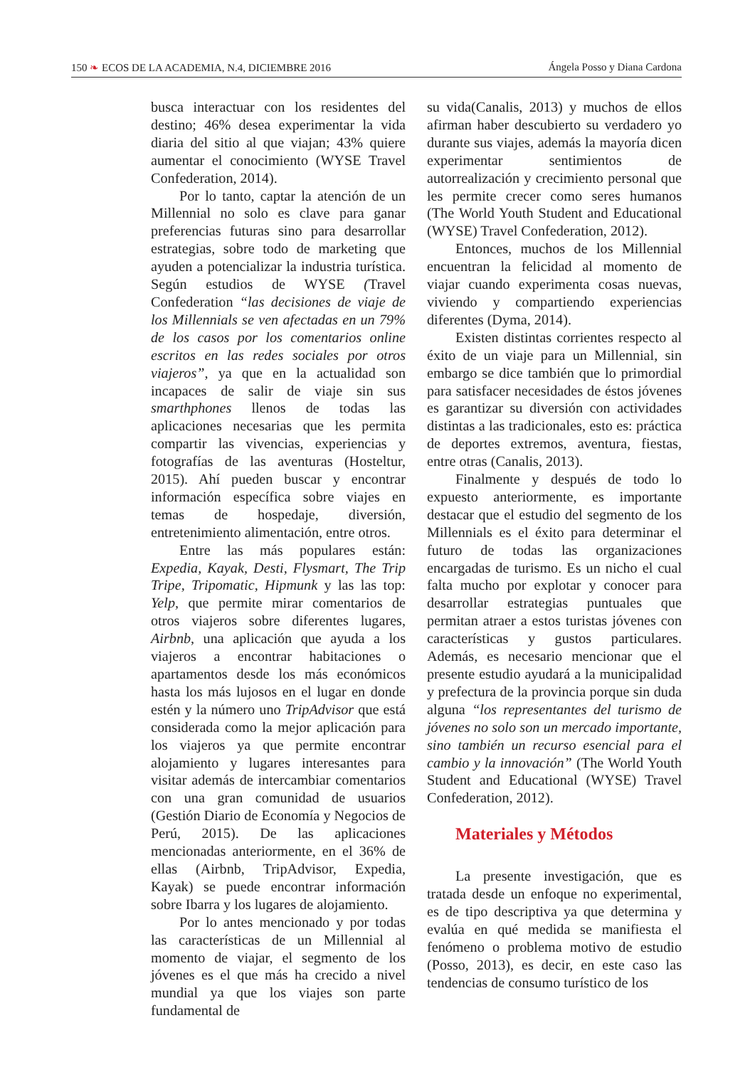150 ❧ ECOS DE LA ACADEMIA, N.4, DICIEMBRE 2016 Ángela Posso y Diana Cardona
busca interactuar con los residentes del destino; 46% desea experimentar la vida diaria del sitio al que viajan; 43% quiere aumentar el conocimiento (WYSE Travel Confederation, 2014).
Por lo tanto, captar la atención de un Millennial no solo es clave para ganar preferencias futuras sino para desarrollar estrategias, sobre todo de marketing que ayuden a potencializar la industria turística. Según estudios de WYSE (Travel Confederation “las decisiones de viaje de los Millennials se ven afectadas en un 79% de los casos por los comentarios online escritos en las redes sociales por otros viajeros”, ya que en la actualidad son incapaces de salir de viaje sin sus smarthphones llenos de todas las aplicaciones necesarias que les permita compartir las vivencias, experiencias y fotografías de las aventuras (Hosteltur, 2015). Ahí pueden buscar y encontrar información específica sobre viajes en temas de hospedaje, diversión, entretenimiento alimentación, entre otros.
Entre las más populares están: Expedia, Kayak, Desti, Flysmart, The Trip Tripe, Tripomatic, Hipmunk y las las top: Yelp, que permite mirar comentarios de otros viajeros sobre diferentes lugares, Airbnb, una aplicación que ayuda a los viajeros a encontrar habitaciones o apartamentos desde los más económicos hasta los más lujosos en el lugar en donde estén y la número uno TripAdvisor que está considerada como la mejor aplicación para los viajeros ya que permite encontrar alojamiento y lugares interesantes para visitar además de intercambiar comentarios con una gran comunidad de usuarios (Gestión Diario de Economía y Negocios de Perú, 2015). De las aplicaciones mencionadas anteriormente, en el 36% de ellas (Airbnb, TripAdvisor, Expedia, Kayak) se puede encontrar información sobre Ibarra y los lugares de alojamiento.
Por lo antes mencionado y por todas las características de un Millennial al momento de viajar, el segmento de los jóvenes es el que más ha crecido a nivel mundial ya que los viajes son parte fundamental de
su vida(Canalis, 2013) y muchos de ellos afirman haber descubierto su verdadero yo durante sus viajes, además la mayoría dicen experimentar sentimientos de autorrealización y crecimiento personal que les permite crecer como seres humanos (The World Youth Student and Educational (WYSE) Travel Confederation, 2012).
Entonces, muchos de los Millennial encuentran la felicidad al momento de viajar cuando experimenta cosas nuevas, viviendo y compartiendo experiencias diferentes (Dyma, 2014).
Existen distintas corrientes respecto al éxito de un viaje para un Millennial, sin embargo se dice también que lo primordial para satisfacer necesidades de éstos jóvenes es garantizar su diversión con actividades distintas a las tradicionales, esto es: práctica de deportes extremos, aventura, fiestas, entre otras (Canalis, 2013).
Finalmente y después de todo lo expuesto anteriormente, es importante destacar que el estudio del segmento de los Millennials es el éxito para determinar el futuro de todas las organizaciones encargadas de turismo. Es un nicho el cual falta mucho por explotar y conocer para desarrollar estrategias puntuales que permitan atraer a estos turistas jóvenes con características y gustos particulares. Además, es necesario mencionar que el presente estudio ayudará a la municipalidad y prefectura de la provincia porque sin duda alguna “los representantes del turismo de jóvenes no solo son un mercado importante, sino también un recurso esencial para el cambio y la innovación” (The World Youth Student and Educational (WYSE) Travel Confederation, 2012).
Materiales y Métodos
La presente investigación, que es tratada desde un enfoque no experimental, es de tipo descriptiva ya que determina y evalúa en qué medida se manifiesta el fenómeno o problema motivo de estudio (Posso, 2013), es decir, en este caso las tendencias de consumo turístico de los